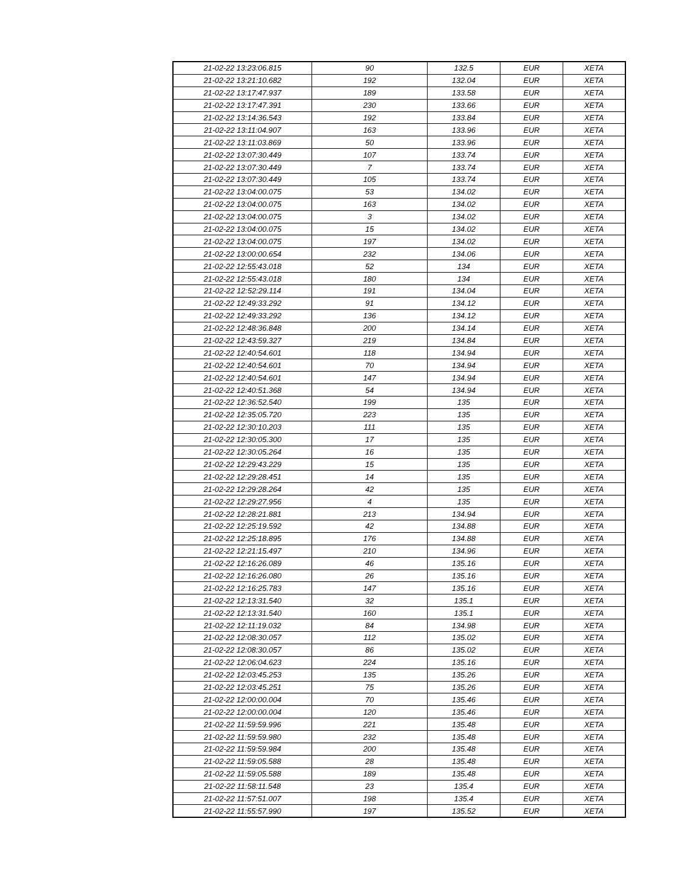| 21-02-22 13:23:06.815 | 90 | 132.5 | EUR | XETA |
| 21-02-22 13:21:10.682 | 192 | 132.04 | EUR | XETA |
| 21-02-22 13:17:47.937 | 189 | 133.58 | EUR | XETA |
| 21-02-22 13:17:47.391 | 230 | 133.66 | EUR | XETA |
| 21-02-22 13:14:36.543 | 192 | 133.84 | EUR | XETA |
| 21-02-22 13:11:04.907 | 163 | 133.96 | EUR | XETA |
| 21-02-22 13:11:03.869 | 50 | 133.96 | EUR | XETA |
| 21-02-22 13:07:30.449 | 107 | 133.74 | EUR | XETA |
| 21-02-22 13:07:30.449 | 7 | 133.74 | EUR | XETA |
| 21-02-22 13:07:30.449 | 105 | 133.74 | EUR | XETA |
| 21-02-22 13:04:00.075 | 53 | 134.02 | EUR | XETA |
| 21-02-22 13:04:00.075 | 163 | 134.02 | EUR | XETA |
| 21-02-22 13:04:00.075 | 3 | 134.02 | EUR | XETA |
| 21-02-22 13:04:00.075 | 15 | 134.02 | EUR | XETA |
| 21-02-22 13:04:00.075 | 197 | 134.02 | EUR | XETA |
| 21-02-22 13:00:00.654 | 232 | 134.06 | EUR | XETA |
| 21-02-22 12:55:43.018 | 52 | 134 | EUR | XETA |
| 21-02-22 12:55:43.018 | 180 | 134 | EUR | XETA |
| 21-02-22 12:52:29.114 | 191 | 134.04 | EUR | XETA |
| 21-02-22 12:49:33.292 | 91 | 134.12 | EUR | XETA |
| 21-02-22 12:49:33.292 | 136 | 134.12 | EUR | XETA |
| 21-02-22 12:48:36.848 | 200 | 134.14 | EUR | XETA |
| 21-02-22 12:43:59.327 | 219 | 134.84 | EUR | XETA |
| 21-02-22 12:40:54.601 | 118 | 134.94 | EUR | XETA |
| 21-02-22 12:40:54.601 | 70 | 134.94 | EUR | XETA |
| 21-02-22 12:40:54.601 | 147 | 134.94 | EUR | XETA |
| 21-02-22 12:40:51.368 | 54 | 134.94 | EUR | XETA |
| 21-02-22 12:36:52.540 | 199 | 135 | EUR | XETA |
| 21-02-22 12:35:05.720 | 223 | 135 | EUR | XETA |
| 21-02-22 12:30:10.203 | 111 | 135 | EUR | XETA |
| 21-02-22 12:30:05.300 | 17 | 135 | EUR | XETA |
| 21-02-22 12:30:05.264 | 16 | 135 | EUR | XETA |
| 21-02-22 12:29:43.229 | 15 | 135 | EUR | XETA |
| 21-02-22 12:29:28.451 | 14 | 135 | EUR | XETA |
| 21-02-22 12:29:28.264 | 42 | 135 | EUR | XETA |
| 21-02-22 12:29:27.956 | 4 | 135 | EUR | XETA |
| 21-02-22 12:28:21.881 | 213 | 134.94 | EUR | XETA |
| 21-02-22 12:25:19.592 | 42 | 134.88 | EUR | XETA |
| 21-02-22 12:25:18.895 | 176 | 134.88 | EUR | XETA |
| 21-02-22 12:21:15.497 | 210 | 134.96 | EUR | XETA |
| 21-02-22 12:16:26.089 | 46 | 135.16 | EUR | XETA |
| 21-02-22 12:16:26.080 | 26 | 135.16 | EUR | XETA |
| 21-02-22 12:16:25.783 | 147 | 135.16 | EUR | XETA |
| 21-02-22 12:13:31.540 | 32 | 135.1 | EUR | XETA |
| 21-02-22 12:13:31.540 | 160 | 135.1 | EUR | XETA |
| 21-02-22 12:11:19.032 | 84 | 134.98 | EUR | XETA |
| 21-02-22 12:08:30.057 | 112 | 135.02 | EUR | XETA |
| 21-02-22 12:08:30.057 | 86 | 135.02 | EUR | XETA |
| 21-02-22 12:06:04.623 | 224 | 135.16 | EUR | XETA |
| 21-02-22 12:03:45.253 | 135 | 135.26 | EUR | XETA |
| 21-02-22 12:03:45.251 | 75 | 135.26 | EUR | XETA |
| 21-02-22 12:00:00.004 | 70 | 135.46 | EUR | XETA |
| 21-02-22 12:00:00.004 | 120 | 135.46 | EUR | XETA |
| 21-02-22 11:59:59.996 | 221 | 135.48 | EUR | XETA |
| 21-02-22 11:59:59.980 | 232 | 135.48 | EUR | XETA |
| 21-02-22 11:59:59.984 | 200 | 135.48 | EUR | XETA |
| 21-02-22 11:59:05.588 | 28 | 135.48 | EUR | XETA |
| 21-02-22 11:59:05.588 | 189 | 135.48 | EUR | XETA |
| 21-02-22 11:58:11.548 | 23 | 135.4 | EUR | XETA |
| 21-02-22 11:57:51.007 | 198 | 135.4 | EUR | XETA |
| 21-02-22 11:55:57.990 | 197 | 135.52 | EUR | XETA |